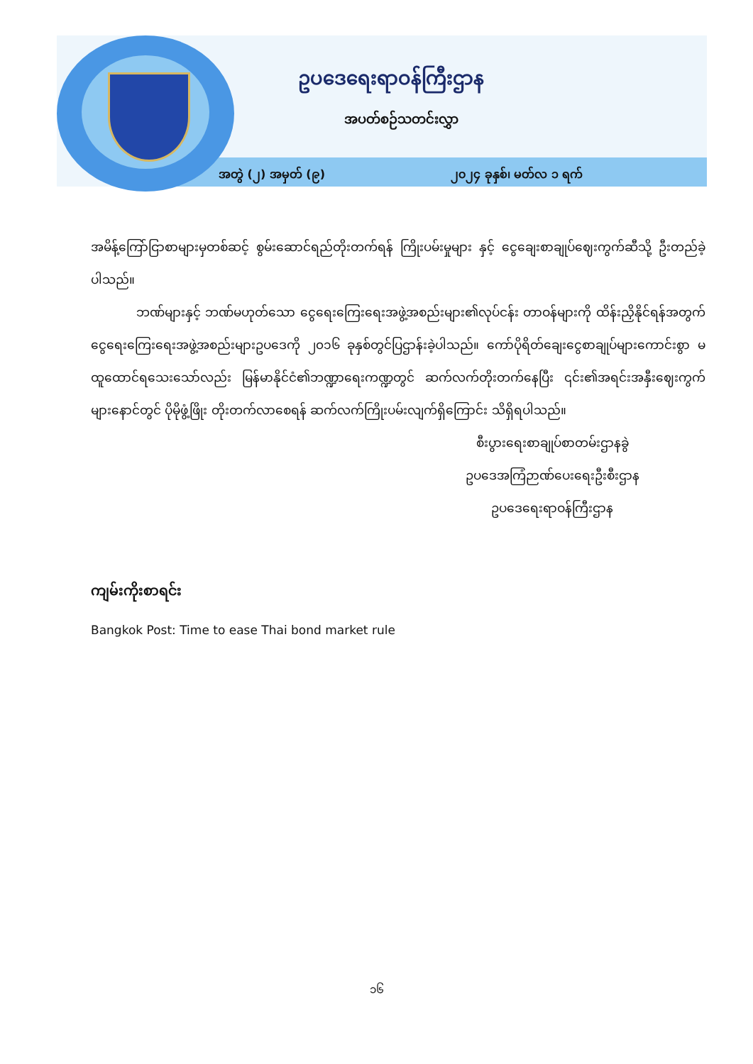ဥပဒေရေးရာဝန်ကြီးဌာန
အပတ်စဉ်သတင်းလွှာ
အတွဲ (၂) အမှတ် (၉) ၂၀၂၄ ခုနှစ်၊ မတ်လ ၁ ရက်
အမိန့်ကြော်ငြာစာများမှတစ်ဆင့် စွမ်းဆောင်ရည်တိုးတက်ရန် ကြိုးပမ်းမှုများ နှင့် ငွေချေးစာချုပ်ဈေးကွက်ဆီသို့ ဦးတည်ခဲ့ပါသည်။
ဘဏ်များနှင့် ဘဏ်မဟုတ်သော ငွေရေးကြေးရေးအဖွဲ့အစည်းများ၏လုပ်ငန်း တာဝန်များကို ထိန်းညှိနိုင်ရန်အတွက် ငွေရေးကြေးရေးအဖွဲ့အစည်းများဥပဒေကို ၂၀၁၆ ခုနှစ်တွင်ပြဌာန်းခဲ့ပါသည်။ ကော်ပိုရိတ်ချေးငွေစာချုပ်များကောင်းစွာ မထူထောင်ရသေးသော်လည်း မြန်မာနိုင်ငံ၏ဘဏ္ဍာရေးကဏ္ဍတွင် ဆက်လက်တိုးတက်နေပြီး ၎င်း၏အရင်းအနှီးဈေးကွက်များနောင်တွင် ပိုမိုဖွံ့ဖြိုး တိုးတက်လာစေရန် ဆက်လက်ကြိုးပမ်းလျက်ရှိကြောင်း သိရှိရပါသည်။
စီးပွားရေးစာချုပ်စာတမ်းဌာနခွဲ
ဥပဒေအကြံဉာဏ်ပေးရေးဦးစီးဌာန
ဥပဒေရေးရာဝန်ကြီးဌာန
ကျမ်းကိုးစာရင်း
Bangkok Post: Time to ease Thai bond market rule
၁၆